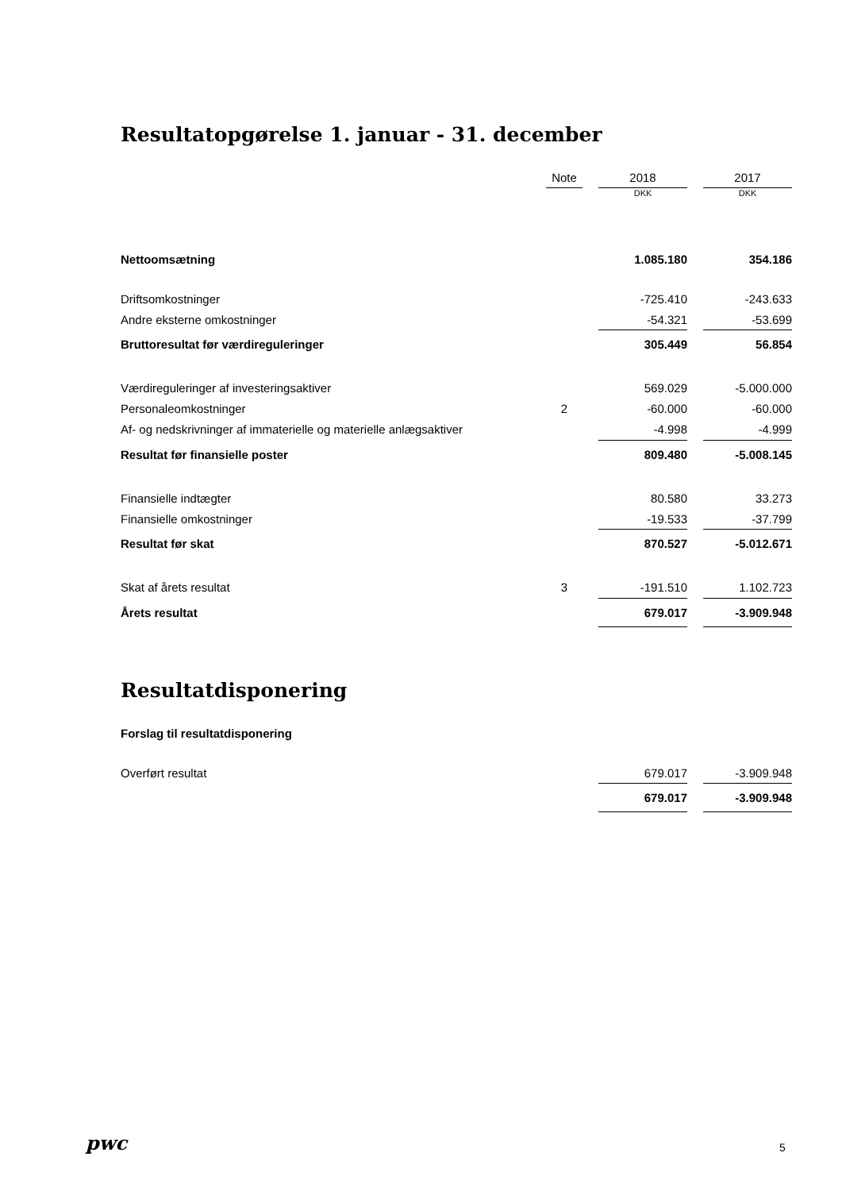Resultatopgørelse 1. januar - 31. december
| | Note | | 2018 | | 2017 |
| | | | DKK | | DKK |
| Nettoomsætning | | | 1.085.180 | | 354.186 |
| Driftsomkostninger | | | -725.410 | | -243.633 |
| Andre eksterne omkostninger | | | -54.321 | | -53.699 |
| Bruttoresultat før værdireguleringer | | | 305.449 | | 56.854 |
| Værdireguleringer af investeringsaktiver | | | 569.029 | | -5.000.000 |
| Personaleomkostninger | 2 | | -60.000 | | -60.000 |
| Af- og nedskrivninger af immaterielle og materielle anlægsaktiver | | | -4.998 | | -4.999 |
| Resultat før finansielle poster | | | 809.480 | | -5.008.145 |
| Finansielle indtægter | | | 80.580 | | 33.273 |
| Finansielle omkostninger | | | -19.533 | | -37.799 |
| Resultat før skat | | | 870.527 | | -5.012.671 |
| Skat af årets resultat | 3 | | -191.510 | | 1.102.723 |
| Årets resultat | | | 679.017 | | -3.909.948 |
Resultatdisponering
| Forslag til resultatdisponering | | | | | |
| Overført resultat | | | 679.017 | | -3.909.948 |
| | | | 679.017 | | -3.909.948 |
pwc 5